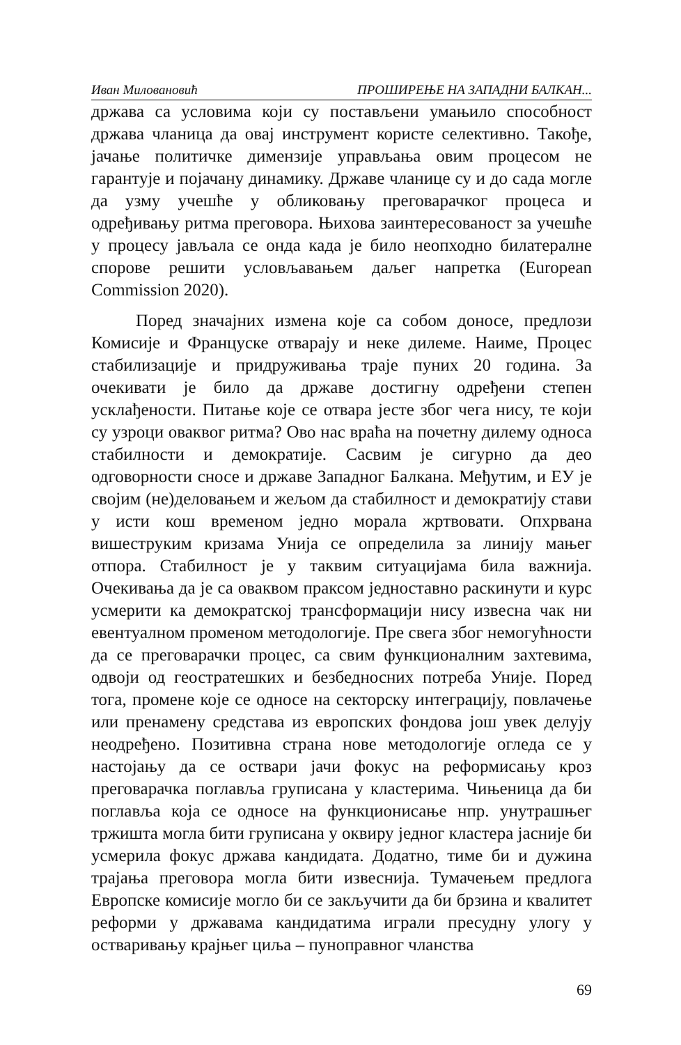Иван Миловановић ПРОШИРЕЊЕ НА ЗАПАДНИ БАЛКАН...
држава са условима који су постављени умањило способност држава чланица да овај инструмент користе селективно. Такође, јачање политичке димензије управљања овим процесом не гарантује и појачану динамику. Државе чланице су и до сада могле да узму учешће у обликовању преговарачког процеса и одређивању ритма преговора. Њихова заинтересованост за учешће у процесу јављала се онда када је било неопходно билатералне спорове решити условљавањем даљег напретка (European Commission 2020).
Поред значајних измена које са собом доносе, предлози Комисије и Француске отварају и неке дилеме. Наиме, Процес стабилизације и придруживања траје пуних 20 година. За очекивати је било да државе достигну одређени степен усклађености. Питање које се отвара јесте због чега нису, те који су узроци оваквог ритма? Ово нас враћа на почетну дилему односа стабилности и демократије. Сасвим је сигурно да део одговорности сносе и државе Западног Балкана. Међутим, и ЕУ је својим (не)деловањем и жељом да стабилност и демократију стави у исти кош временом једно морала жртвовати. Опхрвана вишеструким кризама Унија се определила за линију мањег отпора. Стабилност је у таквим ситуацијама била важнија. Очекивања да је са оваквом праксом једноставно раскинути и курс усмерити ка демократској трансформацији нису извесна чак ни евентуалном променом методологије. Пре свега због немогућности да се преговарачки процес, са свим функционалним захтевима, одвоји од геостратешких и безбедносних потреба Уније. Поред тога, промене које се односе на секторску интеграцију, повлачење или пренамену средстава из европских фондова још увек делују неодређено. Позитивна страна нове методологије огледа се у настојању да се оствари јачи фокус на реформисању кроз преговарачка поглавља груписана у кластерима. Чињеница да би поглавља која се односе на функционисање нпр. унутрашњег тржишта могла бити груписана у оквиру једног кластера јасније би усмерила фокус држава кандидата. Додатно, тиме би и дужина трајања преговора могла бити извеснија. Тумачењем предлога Европске комисије могло би се закључити да би брзина и квалитет реформи у државама кандидатима играли пресудну улогу у остваривању крајњег циља – пуноправног чланства
69